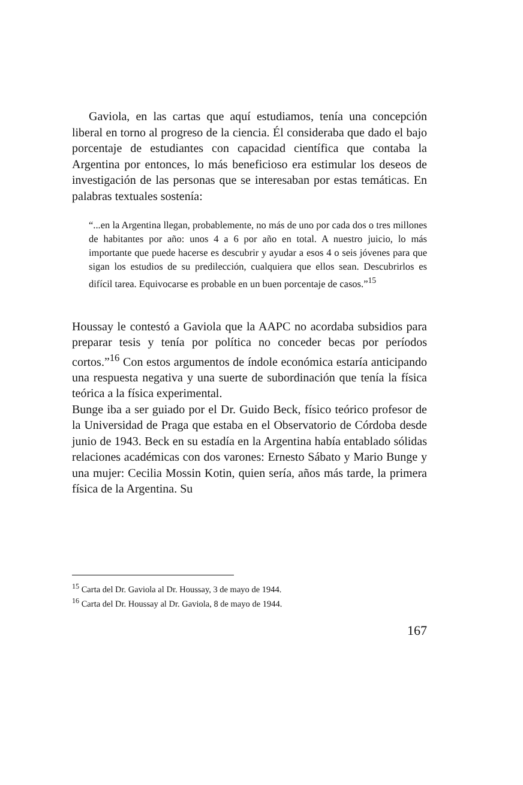Gaviola, en las cartas que aquí estudiamos, tenía una concepción liberal en torno al progreso de la ciencia. Él consideraba que dado el bajo porcentaje de estudiantes con capacidad científica que contaba la Argentina por entonces, lo más beneficioso era estimular los deseos de investigación de las personas que se interesaban por estas temáticas. En palabras textuales sostenía:
“...en la Argentina llegan, probablemente, no más de uno por cada dos o tres millones de habitantes por año: unos 4 a 6 por año en total. A nuestro juicio, lo más importante que puede hacerse es descubrir y ayudar a esos 4 o seis jóvenes para que sigan los estudios de su predilección, cualquiera que ellos sean. Descubrirlos es difícil tarea. Equivocarse es probable en un buen porcentaje de casos.”<sup>15</sup>
Houssay le contestó a Gaviola que la AAPC no acordaba subsidios para preparar tesis y tenía por política no conceder becas por períodos cortos.”<sup>16</sup> Con estos argumentos de índole económica estaría anticipando una respuesta negativa y una suerte de subordinación que tenía la física teórica a la física experimental.
Bunge iba a ser guiado por el Dr. Guido Beck, físico teórico profesor de la Universidad de Praga que estaba en el Observatorio de Córdoba desde junio de 1943. Beck en su estadía en la Argentina había entablado sólidas relaciones académicas con dos varones: Ernesto Sábato y Mario Bunge y una mujer: Cecilia Mossin Kotin, quien sería, años más tarde, la primera física de la Argentina. Su
<sup>15</sup> Carta del Dr. Gaviola al Dr. Houssay, 3 de mayo de 1944.
<sup>16</sup> Carta del Dr. Houssay al Dr. Gaviola, 8 de mayo de 1944.
167